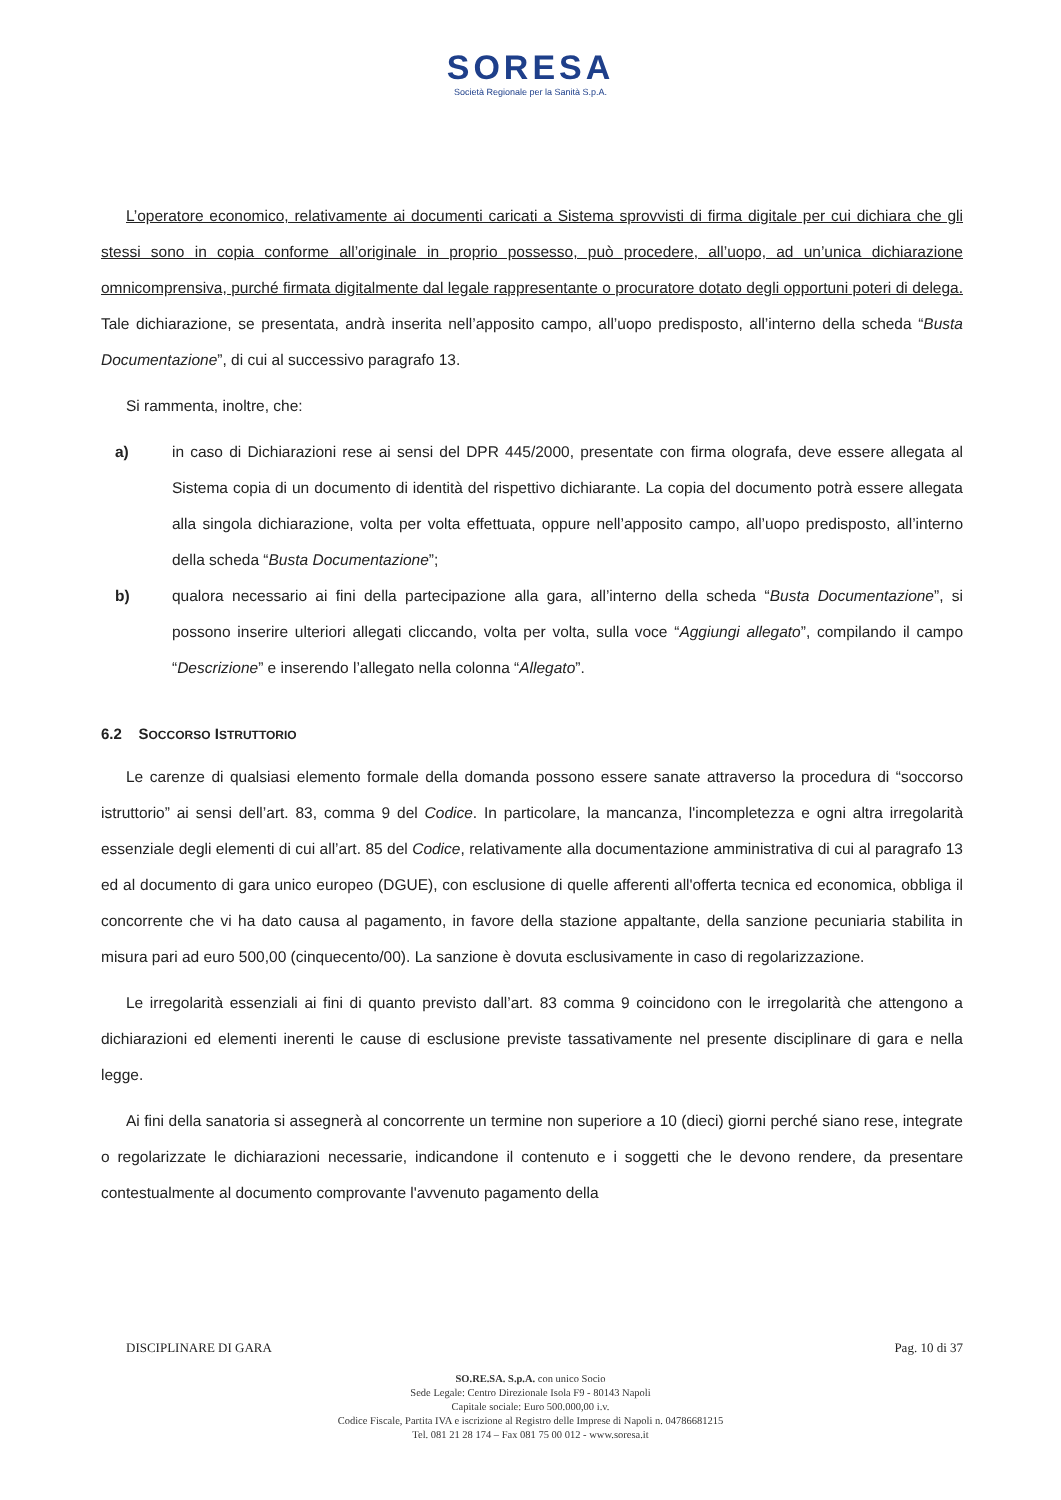SORESA
Società Regionale per la Sanità S.p.A.
L’operatore economico, relativamente ai documenti caricati a Sistema sprovvisti di firma digitale per cui dichiara che gli stessi sono in copia conforme all’originale in proprio possesso, può procedere, all’uopo, ad un’unica dichiarazione omnicomprensiva, purché firmata digitalmente dal legale rappresentante o procuratore dotato degli opportuni poteri di delega. Tale dichiarazione, se presentata, andrà inserita nell’apposito campo, all’uopo predisposto, all’interno della scheda “Busta Documentazione”, di cui al successivo paragrafo 13.
Si rammenta, inoltre, che:
a) in caso di Dichiarazioni rese ai sensi del DPR 445/2000, presentate con firma olografa, deve essere allegata al Sistema copia di un documento di identità del rispettivo dichiarante. La copia del documento potrà essere allegata alla singola dichiarazione, volta per volta effettuata, oppure nell’apposito campo, all’uopo predisposto, all’interno della scheda “Busta Documentazione”;
b) qualora necessario ai fini della partecipazione alla gara, all’interno della scheda “Busta Documentazione”, si possono inserire ulteriori allegati cliccando, volta per volta, sulla voce “Aggiungi allegato”, compilando il campo “Descrizione” e inserendo l’allegato nella colonna “Allegato”.
6.2 SOCCORSO ISTRUTTORIO
Le carenze di qualsiasi elemento formale della domanda possono essere sanate attraverso la procedura di “soccorso istruttorio” ai sensi dell’art. 83, comma 9 del Codice. In particolare, la mancanza, l'incompletezza e ogni altra irregolarità essenziale degli elementi di cui all’art. 85 del Codice, relativamente alla documentazione amministrativa di cui al paragrafo 13 ed al documento di gara unico europeo (DGUE), con esclusione di quelle afferenti all'offerta tecnica ed economica, obbliga il concorrente che vi ha dato causa al pagamento, in favore della stazione appaltante, della sanzione pecuniaria stabilita in misura pari ad euro 500,00 (cinquecento/00). La sanzione è dovuta esclusivamente in caso di regolarizzazione.
Le irregolarità essenziali ai fini di quanto previsto dall’art. 83 comma 9 coincidono con le irregolarità che attengono a dichiarazioni ed elementi inerenti le cause di esclusione previste tassativamente nel presente disciplinare di gara e nella legge.
Ai fini della sanatoria si assegnerà al concorrente un termine non superiore a 10 (dieci) giorni perché siano rese, integrate o regolarizzate le dichiarazioni necessarie, indicandone il contenuto e i soggetti che le devono rendere, da presentare contestualmente al documento comprovante l'avvenuto pagamento della
DISCIPLINARE DI GARA Pag. 10 di 37
SO.RE.SA. S.p.A. con unico Socio
Sede Legale: Centro Direzionale Isola F9 - 80143 Napoli
Capitale sociale: Euro 500.000,00 i.v.
Codice Fiscale, Partita IVA e iscrizione al Registro delle Imprese di Napoli n. 04786681215
Tel. 081 21 28 174 – Fax 081 75 00 012 - www.soresa.it